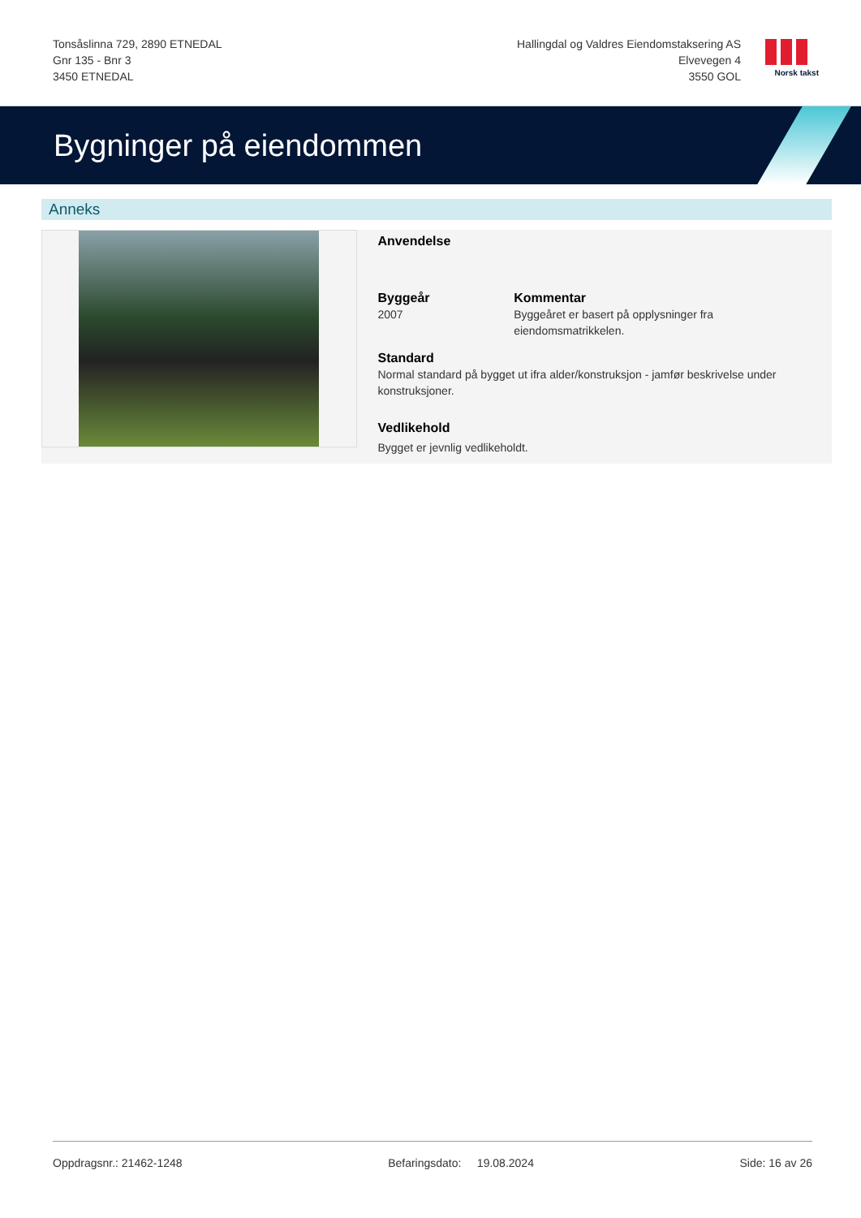Tonsåslinna 729, 2890 ETNEDAL
Gnr 135 - Bnr 3
3450 ETNEDAL
Hallingdal og Valdres Eiendomstaksering AS
Elvevegen 4
3550 GOL
Norsk takst
Bygninger på eiendommen
Anneks
Anvendelse
Byggeår
2007
Kommentar
Byggeåret er basert på opplysninger fra eiendomsmatrikkelen.
Standard
Normal standard på bygget ut ifra alder/konstruksjon - jamfør beskrivelse under konstruksjoner.
Vedlikehold
Bygget er jevnlig vedlikeholdt.
Oppdragsnr.: 21462-1248 Befaringsdato: 19.08.2024 Side: 16 av 26